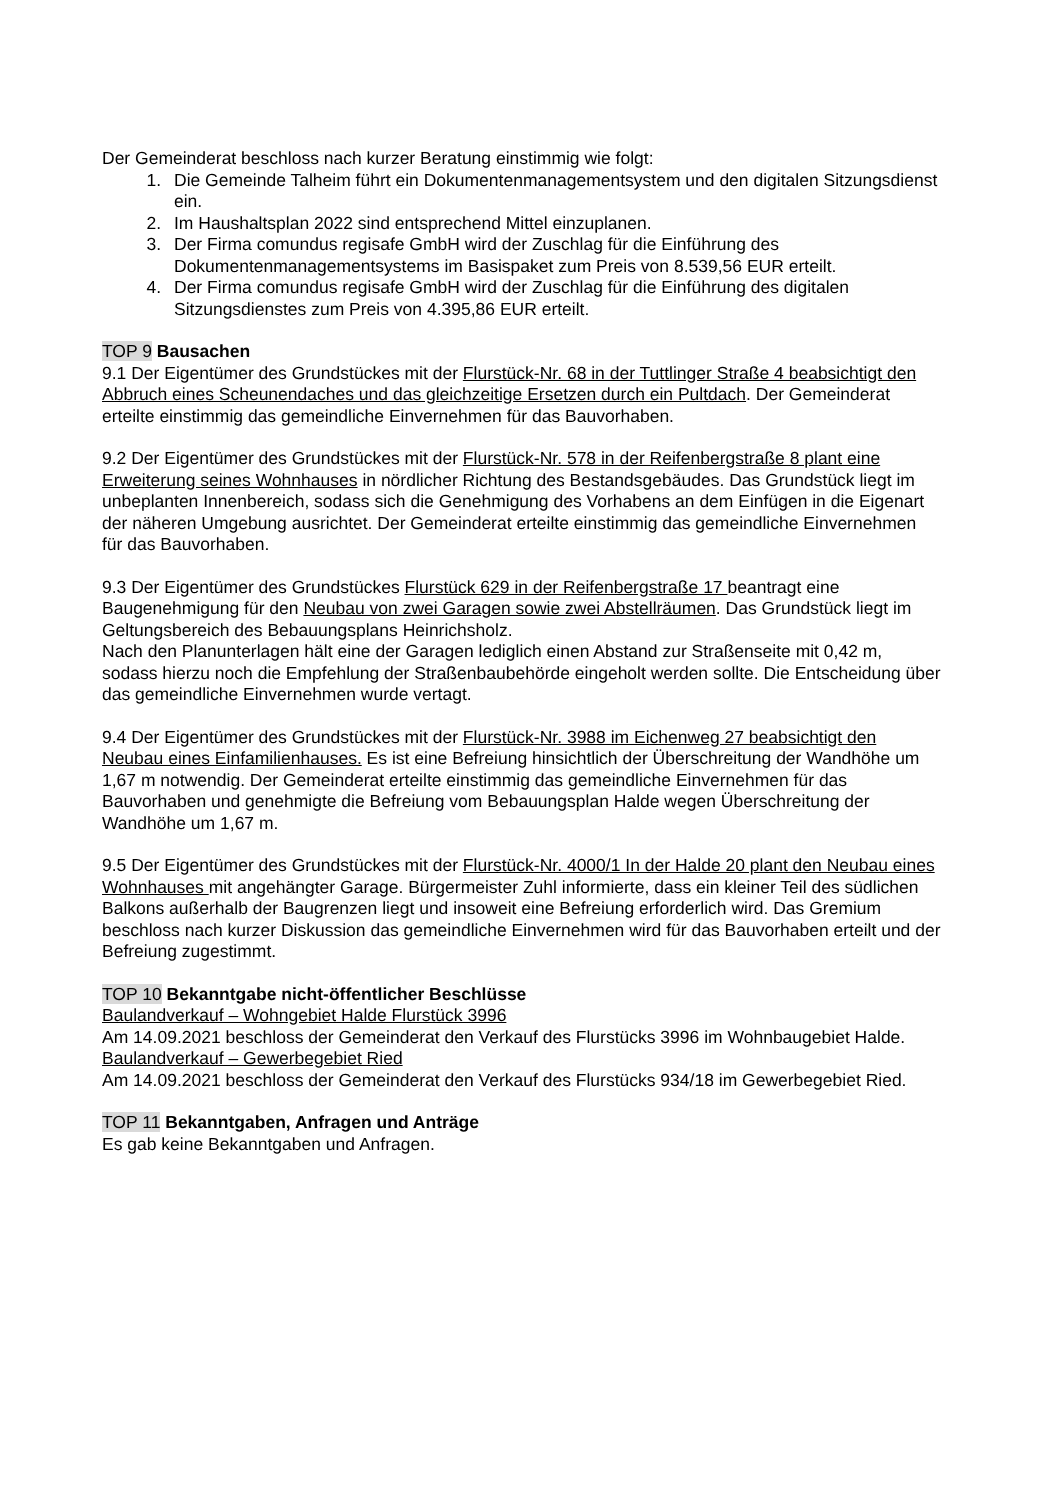Der Gemeinderat beschloss nach kurzer Beratung einstimmig wie folgt:
1. Die Gemeinde Talheim führt ein Dokumentenmanagementsystem und den digitalen Sitzungsdienst ein.
2. Im Haushaltsplan 2022 sind entsprechend Mittel einzuplanen.
3. Der Firma comundus regisafe GmbH wird der Zuschlag für die Einführung des Dokumentenmanagementsystems im Basispaket zum Preis von 8.539,56 EUR erteilt.
4. Der Firma comundus regisafe GmbH wird der Zuschlag für die Einführung des digitalen Sitzungsdienstes zum Preis von 4.395,86 EUR erteilt.
TOP 9 Bausachen
9.1 Der Eigentümer des Grundstückes mit der Flurstück-Nr. 68 in der Tuttlinger Straße 4 beabsichtigt den Abbruch eines Scheunendaches und das gleichzeitige Ersetzen durch ein Pultdach. Der Gemeinderat erteilte einstimmig das gemeindliche Einvernehmen für das Bauvorhaben.
9.2 Der Eigentümer des Grundstückes mit der Flurstück-Nr. 578 in der Reifenbergstraße 8 plant eine Erweiterung seines Wohnhauses in nördlicher Richtung des Bestandsgebäudes. Das Grundstück liegt im unbeplanten Innenbereich, sodass sich die Genehmigung des Vorhabens an dem Einfügen in die Eigenart der näheren Umgebung ausrichtet. Der Gemeinderat erteilte einstimmig das gemeindliche Einvernehmen für das Bauvorhaben.
9.3 Der Eigentümer des Grundstückes Flurstück 629 in der Reifenbergstraße 17 beantragt eine Baugenehmigung für den Neubau von zwei Garagen sowie zwei Abstellräumen. Das Grundstück liegt im Geltungsbereich des Bebauungsplans Heinrichsholz.
Nach den Planunterlagen hält eine der Garagen lediglich einen Abstand zur Straßenseite mit 0,42 m, sodass hierzu noch die Empfehlung der Straßenbaubehörde eingeholt werden sollte. Die Entscheidung über das gemeindliche Einvernehmen wurde vertagt.
9.4 Der Eigentümer des Grundstückes mit der Flurstück-Nr. 3988 im Eichenweg 27 beabsichtigt den Neubau eines Einfamilienhauses. Es ist eine Befreiung hinsichtlich der Überschreitung der Wandhöhe um 1,67 m notwendig. Der Gemeinderat erteilte einstimmig das gemeindliche Einvernehmen für das Bauvorhaben und genehmigte die Befreiung vom Bebauungsplan Halde wegen Überschreitung der Wandhöhe um 1,67 m.
9.5 Der Eigentümer des Grundstückes mit der Flurstück-Nr. 4000/1 In der Halde 20 plant den Neubau eines Wohnhauses mit angehängter Garage. Bürgermeister Zuhl informierte, dass ein kleiner Teil des südlichen Balkons außerhalb der Baugrenzen liegt und insoweit eine Befreiung erforderlich wird. Das Gremium beschloss nach kurzer Diskussion das gemeindliche Einvernehmen wird für das Bauvorhaben erteilt und der Befreiung zugestimmt.
TOP 10 Bekanntgabe nicht-öffentlicher Beschlüsse
Baulandverkauf – Wohngebiet Halde Flurstück 3996
Am 14.09.2021 beschloss der Gemeinderat den Verkauf des Flurstücks 3996 im Wohnbaugebiet Halde.
Baulandverkauf – Gewerbegebiet Ried
Am 14.09.2021 beschloss der Gemeinderat den Verkauf des Flurstücks 934/18 im Gewerbegebiet Ried.
TOP 11 Bekanntgaben, Anfragen und Anträge
Es gab keine Bekanntgaben und Anfragen.